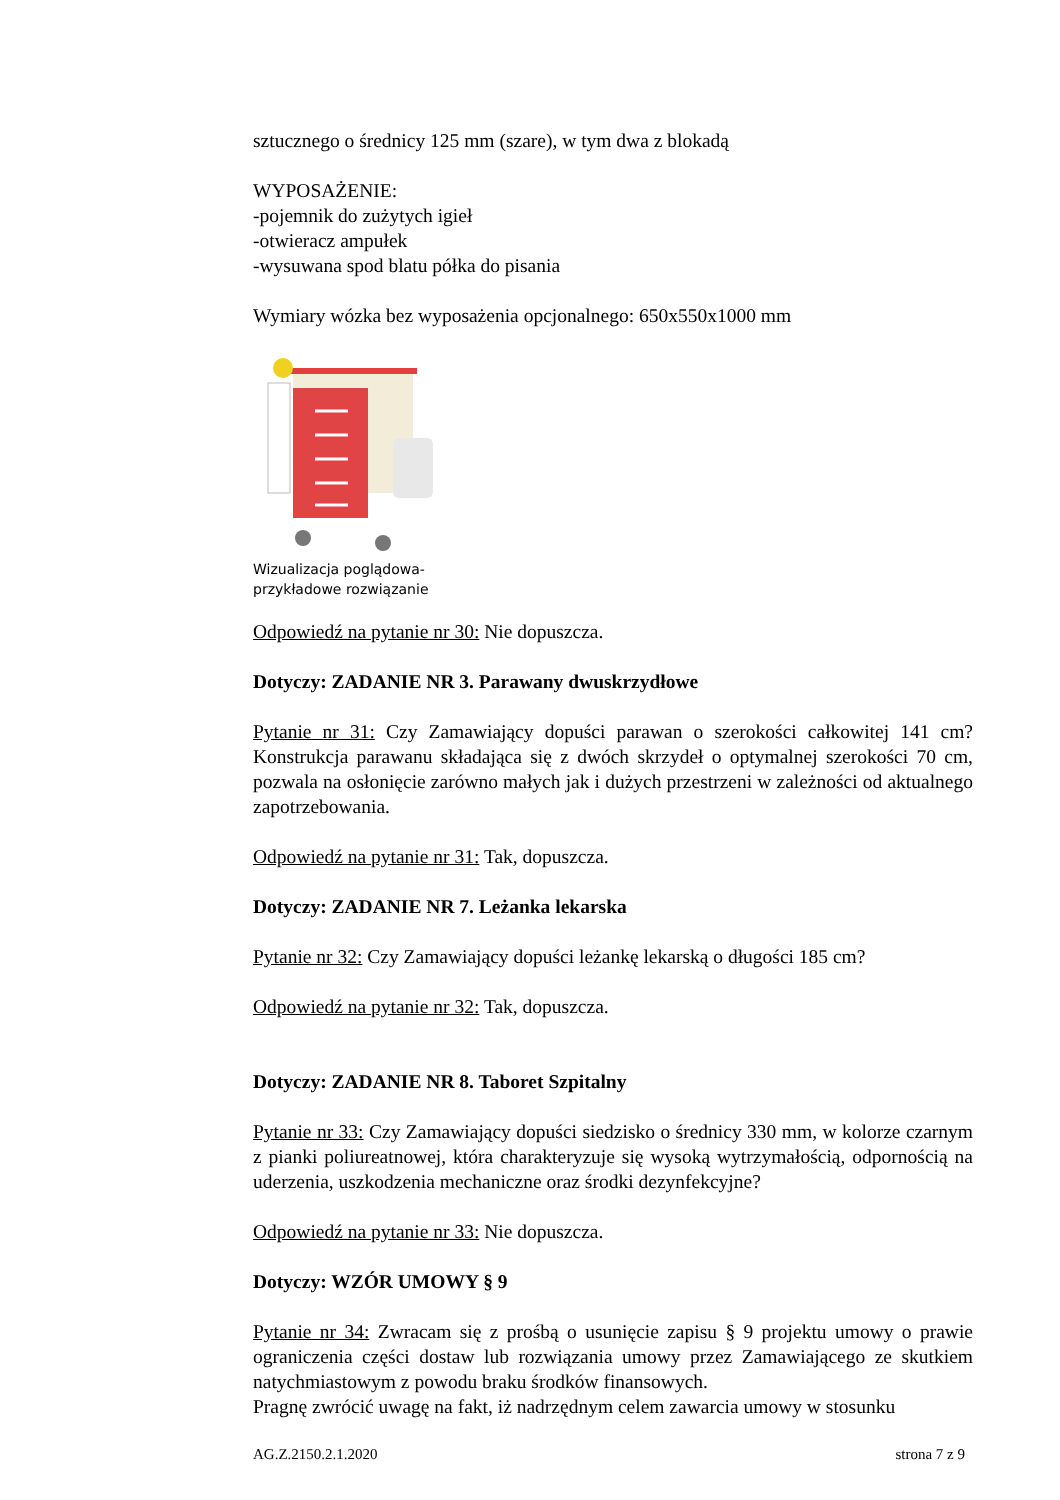sztucznego o średnicy 125 mm (szare), w tym dwa z blokadą
WYPOSAŻENIE:
-pojemnik do zużytych igieł
-otwieracz ampułek
-wysuwana spod blatu półka do pisania
Wymiary wózka bez wyposażenia opcjonalnego: 650x550x1000 mm
Wizualizacja poglądowa-
przykładowe rozwiązanie
Odpowiedź na pytanie nr 30: Nie dopuszcza.
Dotyczy: ZADANIE NR 3. Parawany dwuskrzydłowe
Pytanie nr 31: Czy Zamawiający dopuści parawan o szerokości całkowitej 141 cm? Konstrukcja parawanu składająca się z dwóch skrzydeł o optymalnej szerokości 70 cm, pozwala na osłonięcie zarówno małych jak i dużych przestrzeni w zależności od aktualnego zapotrzebowania.
Odpowiedź na pytanie nr 31: Tak, dopuszcza.
Dotyczy: ZADANIE NR 7. Leżanka lekarska
Pytanie nr 32: Czy Zamawiający dopuści leżankę lekarską o długości 185 cm?
Odpowiedź na pytanie nr 32: Tak, dopuszcza.
Dotyczy: ZADANIE NR 8. Taboret Szpitalny
Pytanie nr 33: Czy Zamawiający dopuści siedzisko o średnicy 330 mm, w kolorze czarnym z pianki poliureatnowej, która charakteryzuje się wysoką wytrzymałością, odpornością na uderzenia, uszkodzenia mechaniczne oraz środki dezynfekcyjne?
Odpowiedź na pytanie nr 33: Nie dopuszcza.
Dotyczy: WZÓR UMOWY § 9
Pytanie nr 34: Zwracam się z prośbą o usunięcie zapisu § 9 projektu umowy o prawie ograniczenia części dostaw lub rozwiązania umowy przez Zamawiającego ze skutkiem natychmiastowym z powodu braku środków finansowych.
Pragnę zwrócić uwagę na fakt, iż nadrzędnym celem zawarcia umowy w stosunku
AG.Z.2150.2.1.2020 strona 7 z 9